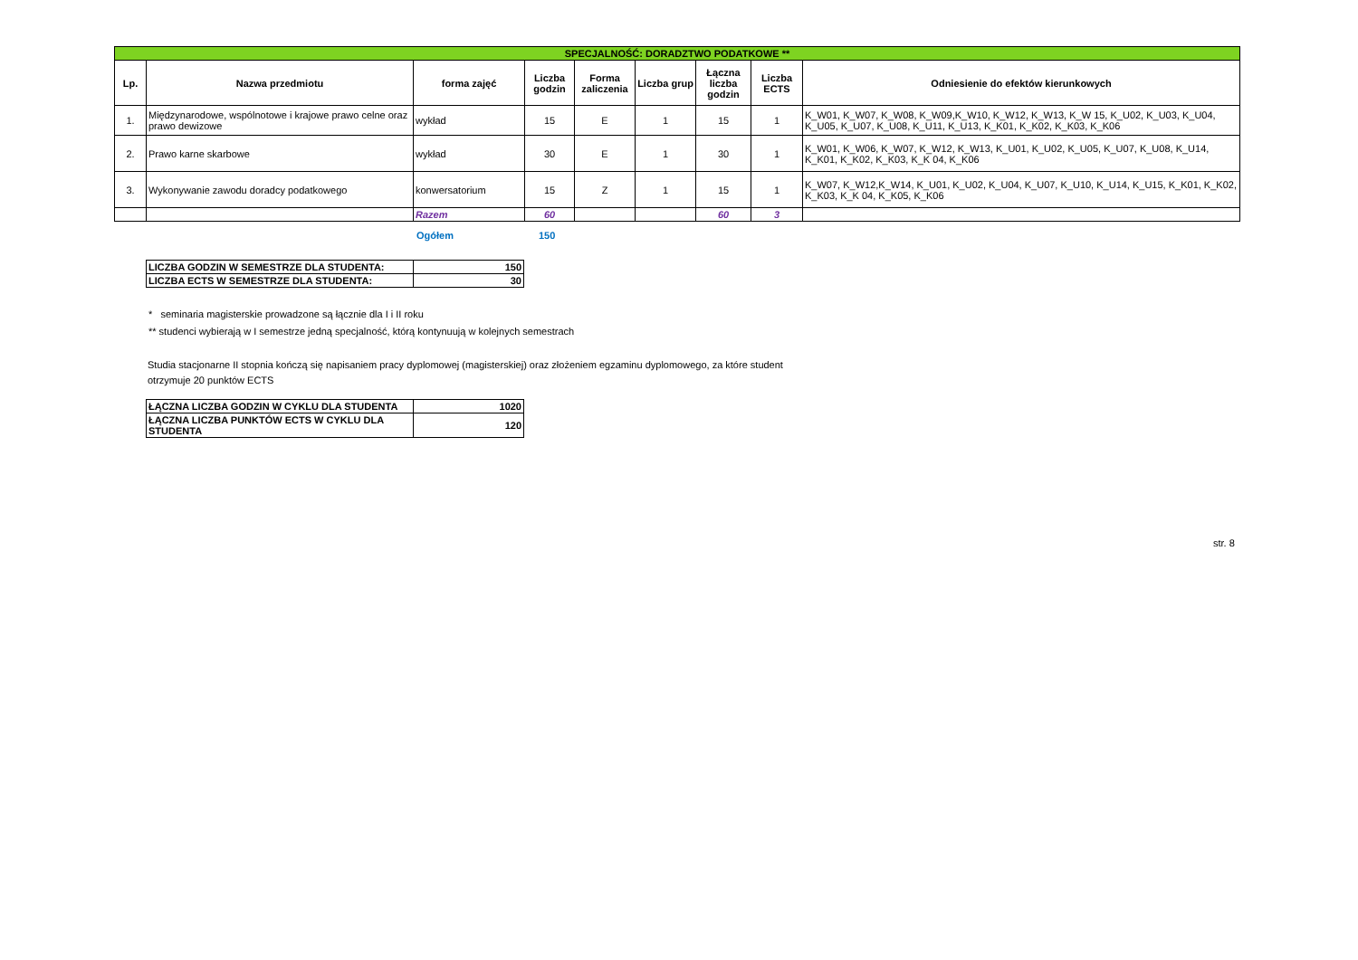| SPECJALNOŚĆ: DORADZTWO PODATKOWE ** | | | | | | | | |
| Lp. | Nazwa przedmiotu | forma zajęć | Liczba godzin | Forma zaliczenia | Liczba grup | Łączna liczba godzin | Liczba ECTS | Odniesienie do efektów kierunkowych |
| 1. | Międzynarodowe, wspólnotowe i krajowe prawo celne oraz prawo dewizowe | wykład | 15 | E | 1 | 15 | 1 | K_W01, K_W07, K_W08, K_W09,K_W10, K_W12, K_W13, K_W 15, K_U02, K_U03, K_U04, K_U05, K_U07, K_U08, K_U11, K_U13, K_K01, K_K02, K_K03, K_K06 |
| 2. | Prawo karne skarbowe | wykład | 30 | E | 1 | 30 | 1 | K_W01, K_W06, K_W07, K_W12, K_W13, K_U01, K_U02, K_U05, K_U07, K_U08, K_U14, K_K01, K_K02, K_K03, K_K 04, K_K06 |
| 3. | Wykonywanie zawodu doradcy podatkowego | konwersatorium | 15 | Z | 1 | 15 | 1 | K_W07, K_W12,K_W14, K_U01, K_U02, K_U04, K_U07, K_U10, K_U14, K_U15, K_K01, K_K02, K_K03, K_K 04, K_K05, K_K06 |
| | | Razem | 60 | | | 60 | 3 | |
Ogółem 150
| LICZBA GODZIN W SEMESTRZE DLA STUDENTA: | 150 |
| LICZBA ECTS W SEMESTRZE DLA STUDENTA: | 30 |
* seminaria magisterskie prowadzone są łącznie dla I i II roku
** studenci wybierają w I semestrze jedną specjalność, którą kontynuują w kolejnych semestrach
Studia stacjonarne II stopnia kończą się napisaniem pracy dyplomowej (magisterskiej) oraz złożeniem egzaminu dyplomowego, za które student otrzymuje 20 punktów ECTS
| ŁĄCZNA LICZBA GODZIN W CYKLU DLA STUDENTA | 1020 |
| ŁĄCZNA LICZBA PUNKTÓW ECTS W CYKLU DLA STUDENTA | 120 |
str. 8